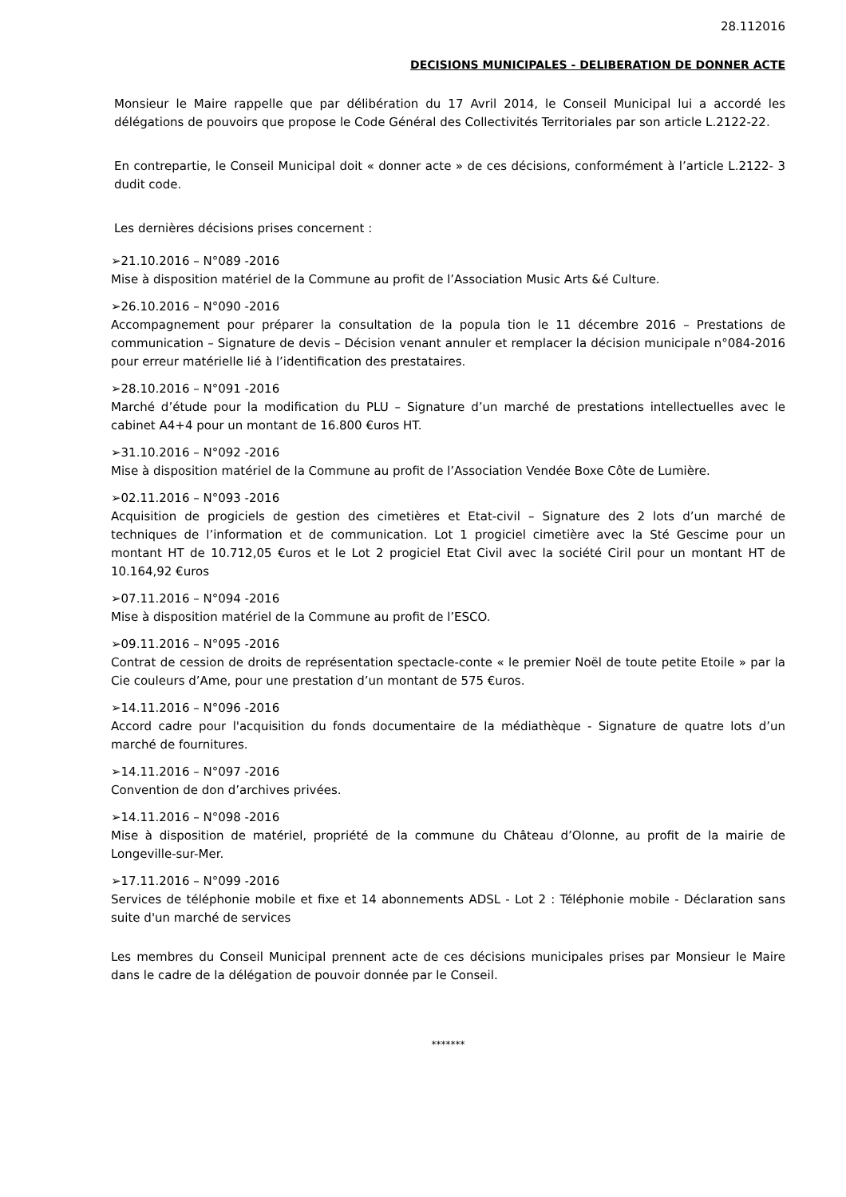28.112016
DECISIONS MUNICIPALES - DELIBERATION DE DONNER ACTE
Monsieur le Maire rappelle que par délibération du 17 Avril 2014, le Conseil Municipal lui a accordé les délégations de pouvoirs que propose le Code Général des Collectivités Territoriales par son article L.2122-22.
En contrepartie, le Conseil Municipal doit « donner acte » de ces décisions, conformément à l’article L.2122- 3 dudit code.
Les dernières décisions prises concernent :
➢21.10.2016 – N°089 -2016
Mise à disposition matériel de la Commune au profit de l’Association Music Arts &é Culture.
➢26.10.2016 – N°090 -2016
Accompagnement pour préparer la consultation de la popula tion le 11 décembre 2016 – Prestations de communication – Signature de devis – Décision venant annuler et remplacer la décision municipale n°084-2016 pour erreur matérielle lié à l’identification des prestataires.
➢28.10.2016 – N°091 -2016
Marché d’étude pour la modification du PLU – Signature d’un marché de prestations intellectuelles avec le cabinet A4+4 pour un montant de 16.800 €uros HT.
➢31.10.2016 – N°092 -2016
Mise à disposition matériel de la Commune au profit de l’Association Vendée Boxe Côte de Lumière.
➢02.11.2016 – N°093 -2016
Acquisition de progiciels de gestion des cimetières et Etat-civil – Signature des 2 lots d’un marché de techniques de l’information et de communication. Lot 1 progiciel cimetière avec la Sté Gescime pour un montant HT de 10.712,05 €uros et le Lot 2 progiciel Etat Civil avec la société Ciril pour un montant HT de 10.164,92 €uros
➢07.11.2016 – N°094 -2016
Mise à disposition matériel de la Commune au profit de l’ESCO.
➢09.11.2016 – N°095 -2016
Contrat de cession de droits de représentation spectacle-conte « le premier Noël de toute petite Etoile » par la Cie couleurs d’Ame, pour une prestation d’un montant de 575 €uros.
➢14.11.2016 – N°096 -2016
Accord cadre pour l'acquisition du fonds documentaire de la médiathèque - Signature de quatre lots d’un marché de fournitures.
➢14.11.2016 – N°097 -2016
Convention de don d’archives privées.
➢14.11.2016 – N°098 -2016
Mise à disposition de matériel, propriété de la commune du Château d’Olonne, au profit de la mairie de Longeville-sur-Mer.
➢17.11.2016 – N°099 -2016
Services de téléphonie mobile et fixe et 14 abonnements ADSL - Lot 2 : Téléphonie mobile - Déclaration sans suite d'un marché de services
Les membres du Conseil Municipal prennent acte de ces décisions municipales prises par Monsieur le Maire dans le cadre de la délégation de pouvoir donnée par le Conseil.
*******